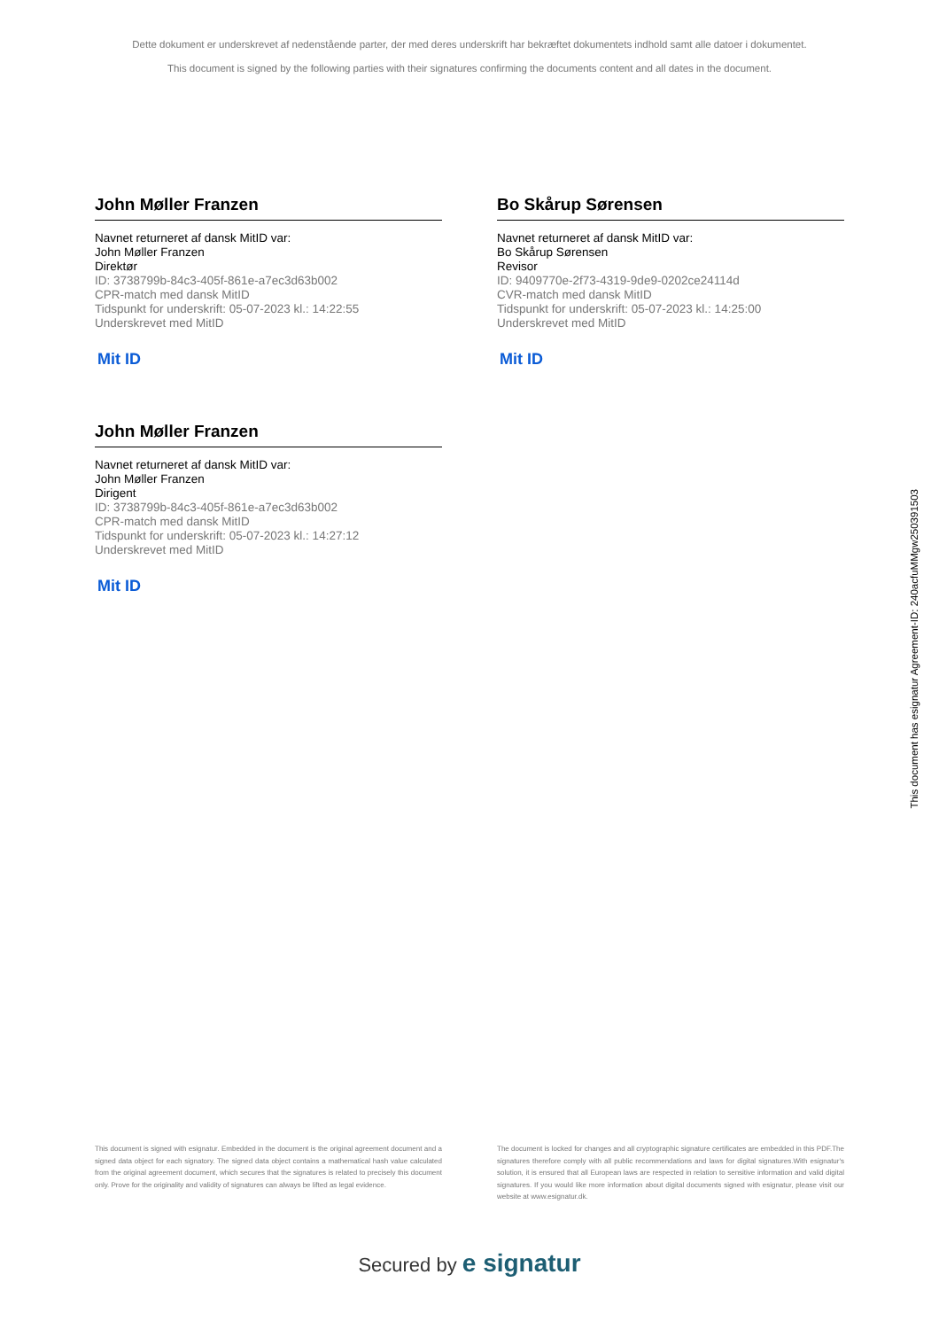Dette dokument er underskrevet af nedenstående parter, der med deres underskrift har bekræftet dokumentets indhold samt alle datoer i dokumentet.
This document is signed by the following parties with their signatures confirming the documents content and all dates in the document.
John Møller Franzen
Navnet returneret af dansk MitID var:
John Møller Franzen
Direktør
ID: 3738799b-84c3-405f-861e-a7ec3d63b002
CPR-match med dansk MitID
Tidspunkt for underskrift: 05-07-2023 kl.: 14:22:55
Underskrevet med MitID
Mit ID
Bo Skårup Sørensen
Navnet returneret af dansk MitID var:
Bo Skårup Sørensen
Revisor
ID: 9409770e-2f73-4319-9de9-0202ce24114d
CVR-match med dansk MitID
Tidspunkt for underskrift: 05-07-2023 kl.: 14:25:00
Underskrevet med MitID
Mit ID
John Møller Franzen
Navnet returneret af dansk MitID var:
John Møller Franzen
Dirigent
ID: 3738799b-84c3-405f-861e-a7ec3d63b002
CPR-match med dansk MitID
Tidspunkt for underskrift: 05-07-2023 kl.: 14:27:12
Underskrevet med MitID
Mit ID
This document has esignatur Agreement-ID: 240acfuMMgw250391503
This document is signed with esignatur. Embedded in the document is the original agreement document and a signed data object for each signatory. The signed data object contains a mathematical hash value calculated from the original agreement document, which secures that the signatures is related to precisely this document only. Prove for the originality and validity of signatures can always be lifted as legal evidence.
The document is locked for changes and all cryptographic signature certificates are embedded in this PDF.The signatures therefore comply with all public recommendations and laws for digital signatures.With esignatur's solution, it is ensured that all European laws are respected in relation to sensitive information and valid digital signatures. If you would like more information about digital documents signed with esignatur, please visit our website at www.esignatur.dk.
Secured by e signatur